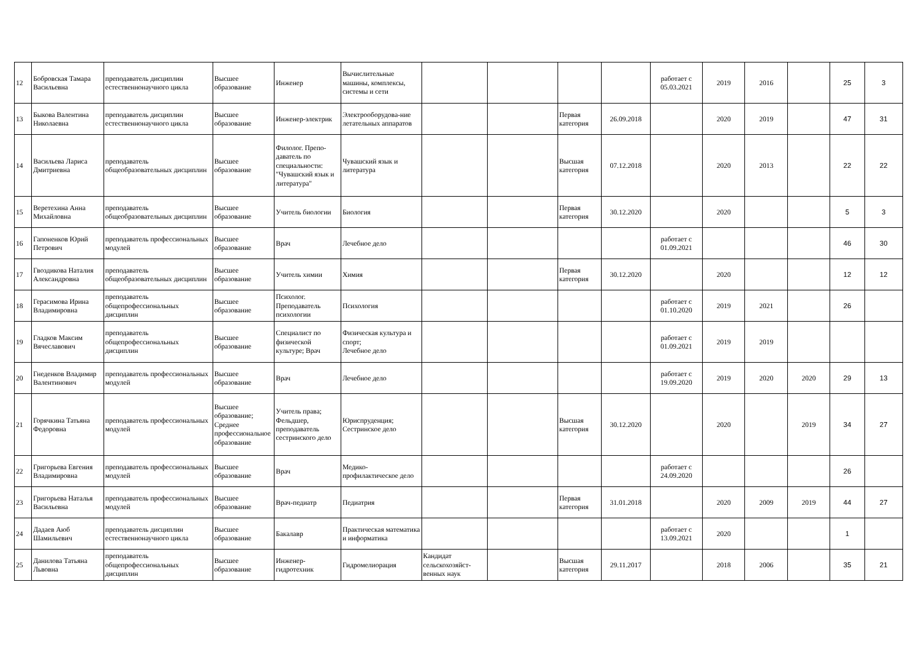| 12 | Бобровская Тамара Васильевна | преподаватель дисциплин естественнонаучного цикла | Высшее образование | Инженер | Вычислительные машины, комплексы, системы и сети | | | | | работает с 05.03.2021 | 2019 | 2016 | | 25 | 3 |
| 13 | Быкова Валентина Николаевна | преподаватель дисциплин естественнонаучного цикла | Высшее образование | Инженер-электрик | Электрооборудова-ние летательных аппаратов | | | Первая категория | 26.09.2018 | | 2020 | 2019 | | 47 | 31 |
| 14 | Васильева Лариса Дмитриевна | преподаватель общеобразовательных дисциплин | Высшее образование | Филолог. Препо-даватель по специальности: "Чувашский язык и литература" | Чувашский язык и литература | | | Высшая категория | 07.12.2018 | | 2020 | 2013 | | 22 | 22 |
| 15 | Веретехина Анна Михайловна | преподаватель общеобразовательных дисциплин | Высшее образование | Учитель биологии | Биология | | | Первая категория | 30.12.2020 | | 2020 | | | 5 | 3 |
| 16 | Гапоненков Юрий Петрович | преподаватель профессиональных модулей | Высшее образование | Врач | Лечебное дело | | | | | работает с 01.09.2021 | | | | 46 | 30 |
| 17 | Гвоздикова Наталия Александровна | преподаватель общеобразовательных дисциплин | Высшее образование | Учитель химии | Химия | | | Первая категория | 30.12.2020 | | 2020 | | | 12 | 12 |
| 18 | Герасимова Ирина Владимировна | преподаватель общепрофессиональных дисциплин | Высшее образование | Психолог. Преподаватель психологии | Психология | | | | | работает с 01.10.2020 | 2019 | 2021 | | 26 | |
| 19 | Гладков Максим Вячеславович | преподаватель общепрофессиональных дисциплин | Высшее образование | Специалист по физической культуре; Врач | Физическая культура и спорт; Лечебное дело | | | | | работает с 01.09.2021 | 2019 | 2019 | | | |
| 20 | Гнеденков Владимир Валентинович | преподаватель профессиональных модулей | Высшее образование | Врач | Лечебное дело | | | | | работает с 19.09.2020 | 2019 | 2020 | 2020 | 29 | 13 |
| 21 | Горячкина Татьяна Федоровна | преподаватель профессиональных модулей | Высшее образование; Среднее профессиональное образование | Учитель права; Фельдшер, преподаватель сестринского дело | Юриспруденция; Сестринское дело | | | Высшая категория | 30.12.2020 | | 2020 | | 2019 | 34 | 27 |
| 22 | Григорьева Евгения Владимировна | преподаватель профессиональных модулей | Высшее образование | Врач | Медико-профилактическое дело | | | | | работает с 24.09.2020 | | | | 26 | |
| 23 | Григорьева Наталья Васильевна | преподаватель профессиональных модулей | Высшее образование | Врач-педиатр | Педиатрия | | | Первая категория | 31.01.2018 | | 2020 | 2009 | 2019 | 44 | 27 |
| 24 | Дадаев Аюб Шамильевич | преподаватель дисциплин естественнонаучного цикла | Высшее образование | Бакалавр | Практическая математика и информатика | | | | | работает с 13.09.2021 | 2020 | | | 1 | |
| 25 | Данилова Татьяна Львовна | преподаватель общепрофессиональных дисциплин | Высшее образование | Инженер-гидротехник | Гидромелиорация | Кандидат сельскохозяйст-венных наук | | Высшая категория | 29.11.2017 | | 2018 | 2006 | | 35 | 21 |